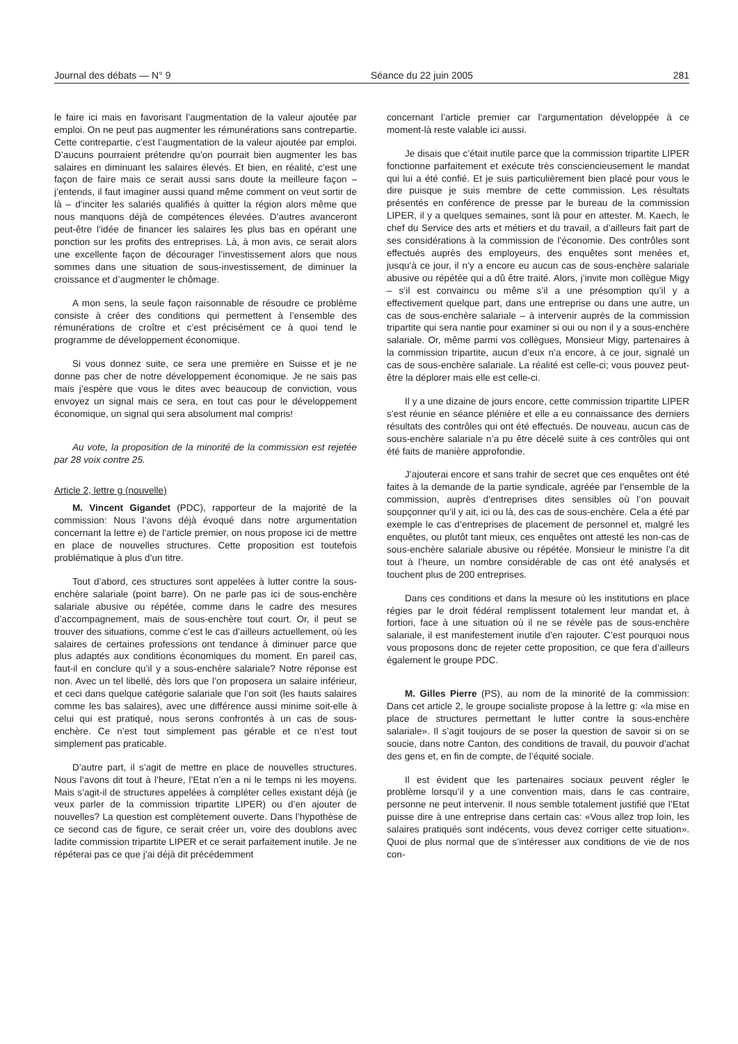Journal des débats — N° 9 Séance du 22 juin 2005 281
le faire ici mais en favorisant l’augmentation de la valeur ajoutée par emploi. On ne peut pas augmenter les rémunérations sans contrepartie. Cette contrepartie, c’est l’augmentation de la valeur ajoutée par emploi. D’aucuns pourraient prétendre qu’on pourrait bien augmenter les bas salaires en diminuant les salaires élevés. Et bien, en réalité, c’est une façon de faire mais ce serait aussi sans doute la meilleure façon – j’entends, il faut imaginer aussi quand même comment on veut sortir de là – d’inciter les salariés qualifiés à quitter la région alors même que nous manquons déjà de compétences élevées. D’autres avanceront peut-être l’idée de financer les salaires les plus bas en opérant une ponction sur les profits des entreprises. Là, à mon avis, ce serait alors une excellente façon de décourager l’investissement alors que nous sommes dans une situation de sous-investissement, de diminuer la croissance et d’augmenter le chômage.
A mon sens, la seule façon raisonnable de résoudre ce problème consiste à créer des conditions qui permettent à l’ensemble des rémunérations de croître et c’est précisément ce à quoi tend le programme de développement économique.
Si vous donnez suite, ce sera une première en Suisse et je ne donne pas cher de notre développement économique. Je ne sais pas mais j’espère que vous le dites avec beaucoup de conviction, vous envoyez un signal mais ce sera, en tout cas pour le développement économique, un signal qui sera absolument mal compris!
Au vote, la proposition de la minorité de la commission est rejetée par 28 voix contre 25.
Article 2, lettre g (nouvelle)
M. Vincent Gigandet (PDC), rapporteur de la majorité de la commission: Nous l’avons déjà évoqué dans notre argumentation concernant la lettre e) de l’article premier, on nous propose ici de mettre en place de nouvelles structures. Cette proposition est toutefois problématique à plus d’un titre.
Tout d’abord, ces structures sont appelées à lutter contre la sous-enchère salariale (point barre). On ne parle pas ici de sous-enchère salariale abusive ou répétée, comme dans le cadre des mesures d’accompagnement, mais de sous-enchère tout court. Or, il peut se trouver des situations, comme c’est le cas d’ailleurs actuellement, où les salaires de certaines professions ont tendance à diminuer parce que plus adaptés aux conditions économiques du moment. En pareil cas, faut-il en conclure qu’il y a sous-enchère salariale? Notre réponse est non. Avec un tel libellé, dès lors que l’on proposera un salaire inférieur, et ceci dans quelque catégorie salariale que l’on soit (les hauts salaires comme les bas salaires), avec une différence aussi minime soit-elle à celui qui est pratiqué, nous serons confrontés à un cas de sous-enchère. Ce n’est tout simplement pas gérable et ce n’est tout simplement pas praticable.
D’autre part, il s’agit de mettre en place de nouvelles structures. Nous l’avons dit tout à l’heure, l’Etat n’en a ni le temps ni les moyens. Mais s’agit-il de structures appelées à compléter celles existant déjà (je veux parler de la commission tripartite LIPER) ou d’en ajouter de nouvelles? La question est complètement ouverte. Dans l’hypothèse de ce second cas de figure, ce serait créer un, voire des doublons avec ladite commission tripartite LIPER et ce serait parfaitement inutile. Je ne répéterai pas ce que j’ai déjà dit précédemment
concernant l’article premier car l’argumentation développée à ce moment-là reste valable ici aussi.
Je disais que c’était inutile parce que la commission tripartite LIPER fonctionne parfaitement et exécute très consciencieusement le mandat qui lui a été confié. Et je suis particulièrement bien placé pour vous le dire puisque je suis membre de cette commission. Les résultats présentés en conférence de presse par le bureau de la commission LIPER, il y a quelques semaines, sont là pour en attester. M. Kaech, le chef du Service des arts et métiers et du travail, a d’ailleurs fait part de ses considérations à la commission de l’économie. Des contrôles sont effectués auprès des employeurs, des enquêtes sont menées et, jusqu’à ce jour, il n’y a encore eu aucun cas de sous-enchère salariale abusive ou répétée qui a dû être traité. Alors, j’invite mon collègue Migy – s’il est convaincu ou même s’il a une présomption qu’il y a effectivement quelque part, dans une entreprise ou dans une autre, un cas de sous-enchère salariale – à intervenir auprès de la commission tripartite qui sera nantie pour examiner si oui ou non il y a sous-enchère salariale. Or, même parmi vos collègues, Monsieur Migy, partenaires à la commission tripartite, aucun d’eux n’a encore, à ce jour, signalé un cas de sous-enchère salariale. La réalité est celle-ci; vous pouvez peut-être la déplorer mais elle est celle-ci.
Il y a une dizaine de jours encore, cette commission tripartite LIPER s’est réunie en séance plénière et elle a eu connaissance des derniers résultats des contrôles qui ont été effectués. De nouveau, aucun cas de sous-enchère salariale n’a pu être décelé suite à ces contrôles qui ont été faits de manière approfondie.
J’ajouterai encore et sans trahir de secret que ces enquêtes ont été faites à la demande de la partie syndicale, agréée par l’ensemble de la commission, auprès d’entreprises dites sensibles où l’on pouvait soupçonner qu’il y ait, ici ou là, des cas de sous-enchère. Cela a été par exemple le cas d’entreprises de placement de personnel et, malgré les enquêtes, ou plutôt tant mieux, ces enquêtes ont attesté les non-cas de sous-enchère salariale abusive ou répétée. Monsieur le ministre l’a dit tout à l’heure, un nombre considérable de cas ont été analysés et touchent plus de 200 entreprises.
Dans ces conditions et dans la mesure où les institutions en place régies par le droit fédéral remplissent totalement leur mandat et, à fortiori, face à une situation où il ne se révèle pas de sous-enchère salariale, il est manifestement inutile d’en rajouter. C’est pourquoi nous vous proposons donc de rejeter cette proposition, ce que fera d’ailleurs également le groupe PDC.
M. Gilles Pierre (PS), au nom de la minorité de la commission: Dans cet article 2, le groupe socialiste propose à la lettre g: «la mise en place de structures permettant le lutter contre la sous-enchère salariale». Il s’agit toujours de se poser la question de savoir si on se soucie, dans notre Canton, des conditions de travail, du pouvoir d’achat des gens et, en fin de compte, de l’équité sociale.
Il est évident que les partenaires sociaux peuvent régler le problème lorsqu’il y a une convention mais, dans le cas contraire, personne ne peut intervenir. Il nous semble totalement justifié que l’Etat puisse dire à une entreprise dans certain cas: «Vous allez trop loin, les salaires pratiqués sont indécents, vous devez corriger cette situation». Quoi de plus normal que de s’intéresser aux conditions de vie de nos con-